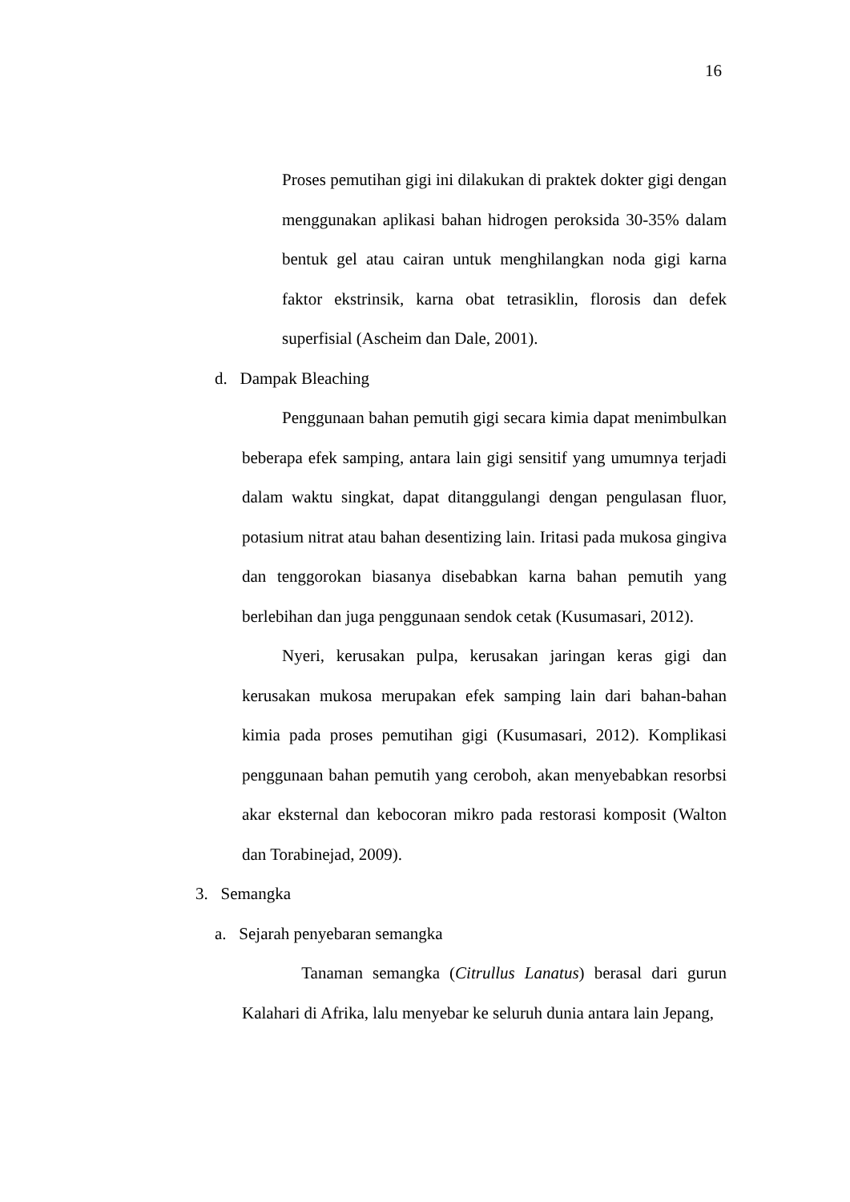16
Proses pemutihan gigi ini dilakukan di praktek dokter gigi dengan menggunakan aplikasi bahan hidrogen peroksida 30-35% dalam bentuk gel atau cairan untuk menghilangkan noda gigi karna faktor ekstrinsik, karna obat tetrasiklin, florosis dan defek superfisial (Ascheim dan Dale, 2001).
d. Dampak Bleaching
Penggunaan bahan pemutih gigi secara kimia dapat menimbulkan beberapa efek samping, antara lain gigi sensitif yang umumnya terjadi dalam waktu singkat, dapat ditanggulangi dengan pengulasan fluor, potasium nitrat atau bahan desentizing lain. Iritasi pada mukosa gingiva dan tenggorokan biasanya disebabkan karna bahan pemutih yang berlebihan dan juga penggunaan sendok cetak (Kusumasari, 2012).
Nyeri, kerusakan pulpa, kerusakan jaringan keras gigi dan kerusakan mukosa merupakan efek samping lain dari bahan-bahan kimia pada proses pemutihan gigi (Kusumasari, 2012). Komplikasi penggunaan bahan pemutih yang ceroboh, akan menyebabkan resorbsi akar eksternal dan kebocoran mikro pada restorasi komposit (Walton dan Torabinejad, 2009).
3. Semangka
a. Sejarah penyebaran semangka
Tanaman semangka (Citrullus Lanatus) berasal dari gurun Kalahari di Afrika, lalu menyebar ke seluruh dunia antara lain Jepang,